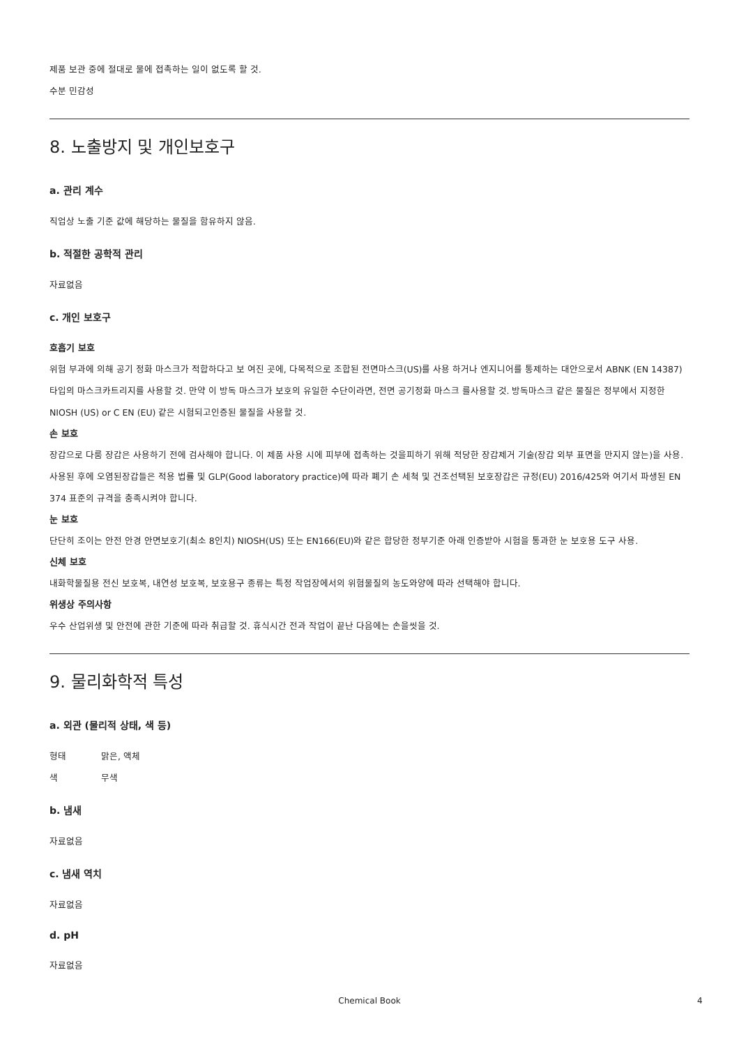제품 보관 중에 절대로 물에 접촉하는 일이 없도록 할 것.
수분 민감성
8. 노출방지 및 개인보호구
a. 관리 계수
직업상 노출 기준 값에 해당하는 물질을 함유하지 않음.
b. 적절한 공학적 관리
자료없음
c. 개인 보호구
호흡기 보호
위험 부과에 의해 공기 정화 마스크가 적합하다고 보 여진 곳에, 다목적으로 조합된 전면마스크(US)를 사용 하거나 엔지니어를 통제하는 대안으로서 ABNK (EN 14387) 타입의 마스크카트리지를 사용할 것. 만약 이 방독 마스크가 보호의 유일한 수단이라면, 전면 공기정화 마스크 를사용할 것. 방독마스크 같은 물질은 정부에서 지정한 NIOSH (US) or C EN (EU) 같은 시험되고인증된 물질을 사용할 것.
손 보호
장갑으로 다룸 장갑은 사용하기 전에 검사해야 합니다. 이 제품 사용 시에 피부에 접촉하는 것을피하기 위해 적당한 장갑제거 기술(장갑 외부 표면을 만지지 않는)을 사용. 사용된 후에 오염된장갑들은 적용 법률 및 GLP(Good laboratory practice)에 따라 폐기 손 세척 및 건조선택된 보호장갑은 규정(EU) 2016/425와 여기서 파생된 EN 374 표준의 규격을 충족시켜야 합니다.
눈 보호
단단히 조이는 안전 안경 안면보호기(최소 8인치) NIOSH(US) 또는 EN166(EU)와 같은 합당한 정부기준 아래 인증받아 시험을 통과한 눈 보호용 도구 사용.
신체 보호
내화학물질용 전신 보호복, 내연성 보호복, 보호용구 종류는 특정 작업장에서의 위험물질의 농도와양에 따라 선택해야 합니다.
위생상 주의사항
우수 산업위생 및 안전에 관한 기준에 따라 취급할 것. 휴식시간 전과 작업이 끝난 다음에는 손을씻을 것.
9. 물리화학적 특성
a. 외관 (물리적 상태, 색 등)
형태 맑은, 액체
색 무색
b. 냄새
자료없음
c. 냄새 역치
자료없음
d. pH
자료없음
Chemical Book 4